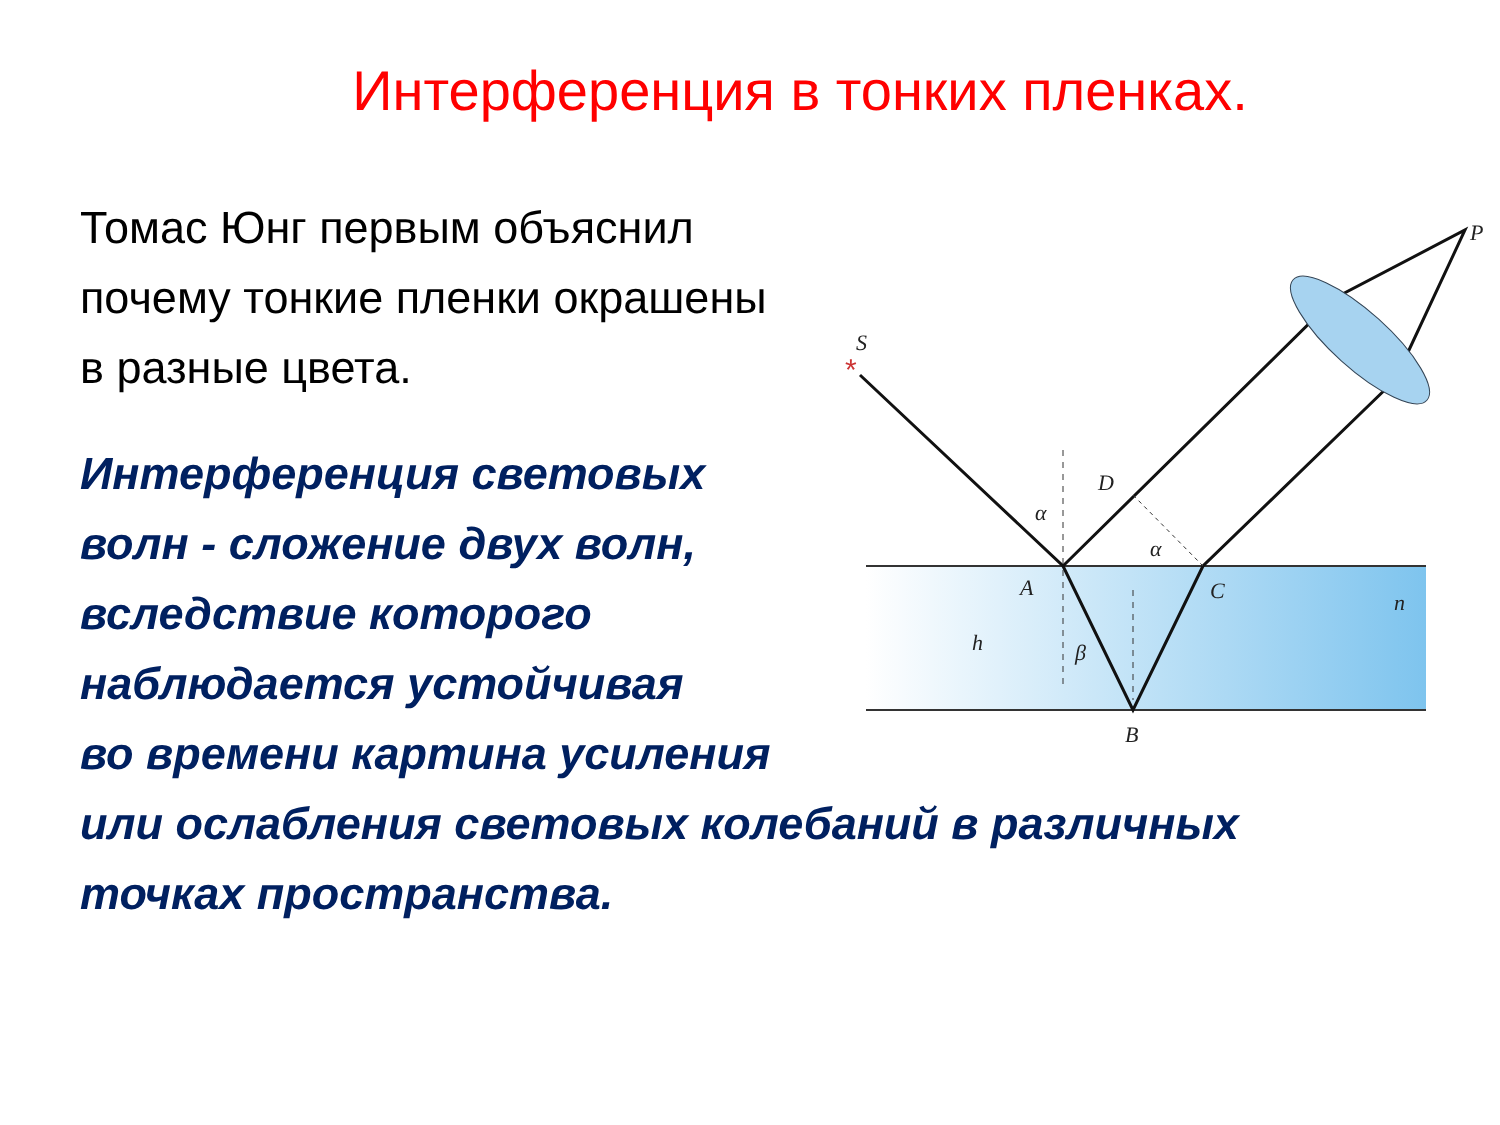Интерференция в тонких пленках.
Томас Юнг первым объяснил почему тонкие пленки окрашены в разные цвета.
Интерференция световых
волн - сложение двух волн,
вследствие которого
наблюдается устойчивая
во времени картина усиления
или ослабления световых колебаний в различных
точках пространства.
S
P
D
A
C
B
h
n
α
α
β
*